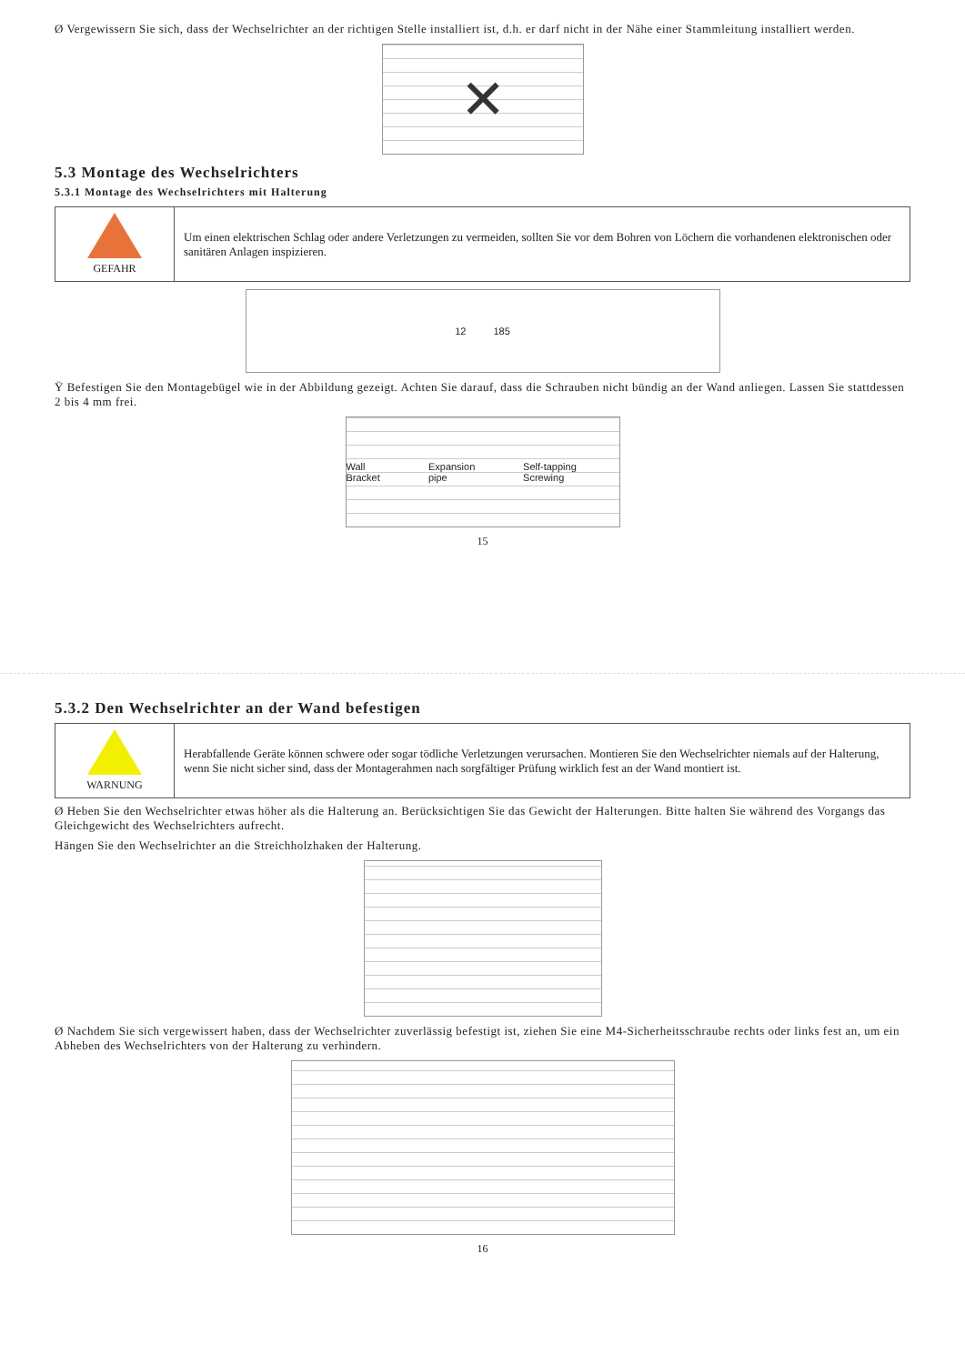Ø Vergewissern Sie sich, dass der Wechselrichter an der richtigen Stelle installiert ist, d.h. er darf nicht in der Nähe einer Stammleitung installiert werden.
✕
5.3 Montage des Wechselrichters
5.3.1 Montage des Wechselrichters mit Halterung
| GEFAHR | Um einen elektrischen Schlag oder andere Verletzungen zu vermeiden, sollten Sie vor dem Bohren von Löchern die vorhandenen elektronischen oder sanitären Anlagen inspizieren. |
12 185
Ÿ Befestigen Sie den Montagebügel wie in der Abbildung gezeigt. Achten Sie darauf, dass die Schrauben nicht bündig an der Wand anliegen. Lassen Sie stattdessen 2 bis 4 mm frei.
Wall Bracket Expansion pipe Self-tapping Screwing
15
5.3.2 Den Wechselrichter an der Wand befestigen
| WARNUNG | Herabfallende Geräte können schwere oder sogar tödliche Verletzungen verursachen. Montieren Sie den Wechselrichter niemals auf der Halterung, wenn Sie nicht sicher sind, dass der Montagerahmen nach sorgfältiger Prüfung wirklich fest an der Wand montiert ist. |
Ø Heben Sie den Wechselrichter etwas höher als die Halterung an. Berücksichtigen Sie das Gewicht der Halterungen. Bitte halten Sie während des Vorgangs das Gleichgewicht des Wechselrichters aufrecht.
Hängen Sie den Wechselrichter an die Streichholzhaken der Halterung.
Ø Nachdem Sie sich vergewissert haben, dass der Wechselrichter zuverlässig befestigt ist, ziehen Sie eine M4-Sicherheitsschraube rechts oder links fest an, um ein Abheben des Wechselrichters von der Halterung zu verhindern.
16